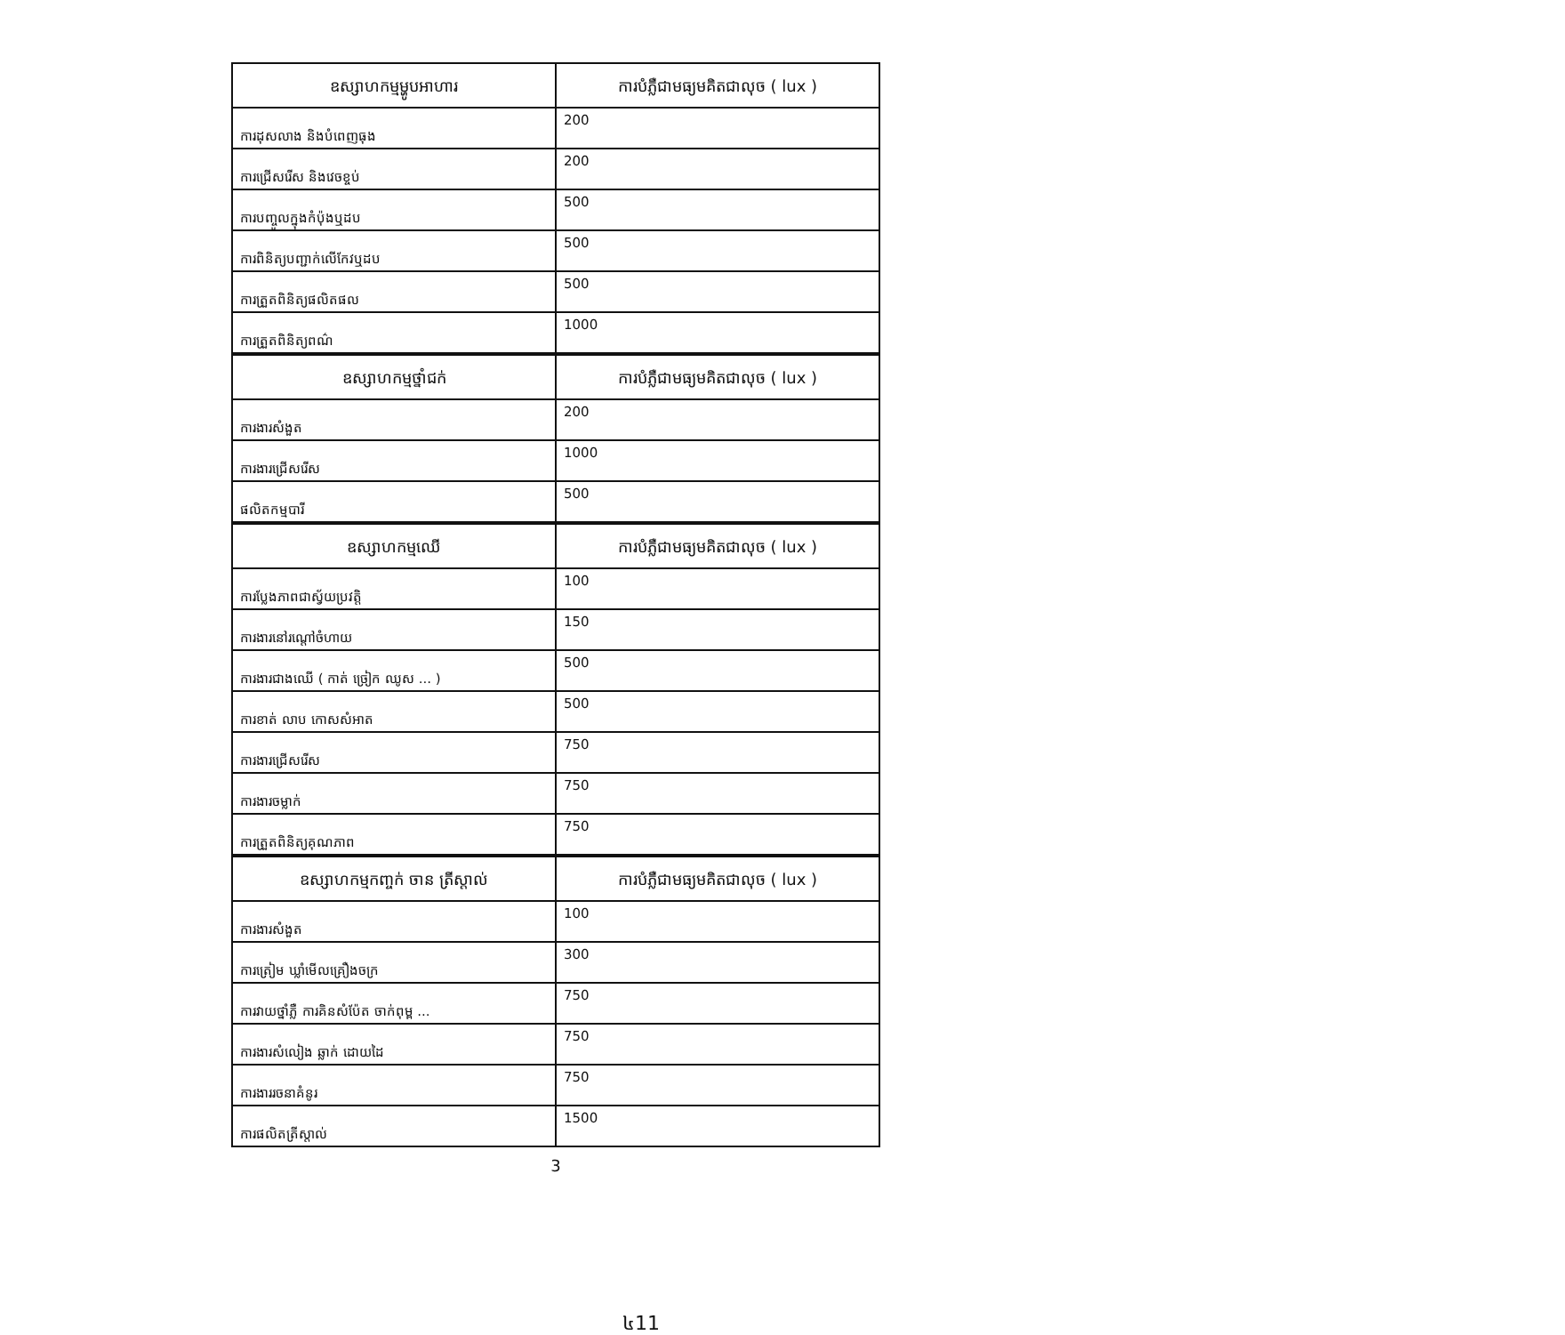| ឧស្សាហកម្មម្ហូបអាហារ | ការបំភ្លឺជាមធ្យមគិតជាលុច ( lux ) |
| --- | --- |
| ការដុសលាង និងបំពេញធុង | 200 |
| ការជ្រើសរើស និងវេចខ្ចប់ | 200 |
| ការបញ្ចូលក្នុងកំប៉ុងឬដប | 500 |
| ការពិនិត្យបញ្ជាក់លើកែវឬដប | 500 |
| ការត្រួតពិនិត្យផលិតផល | 500 |
| ការត្រួតពិនិត្យពណ៌ | 1000 |
| ឧស្សាហកម្មថ្នាំជក់ | ការបំភ្លឺជាមធ្យមគិតជាលុច ( lux ) |
| --- | --- |
| ការងារសំងួត | 200 |
| ការងារជ្រើសរើស | 1000 |
| ផលិតកម្មបារី | 500 |
| ឧស្សាហកម្មឈើ | ការបំភ្លឺជាមធ្យមគិតជាលុច ( lux ) |
| --- | --- |
| ការប្លែងភាពជាស្វ័យប្រវត្តិ | 100 |
| ការងារនៅរណ្ដៅចំហាយ | 150 |
| ការងារជាងឈើ ( កាត់ ច្រៀក ឈូស ... ) | 500 |
| ការខាត់ លាប កោសសំអាត | 500 |
| ការងារជ្រើសរើស | 750 |
| ការងារចម្លាក់ | 750 |
| ការត្រួតពិនិត្យគុណភាព | 750 |
| ឧស្សាហកម្មកញ្ចក់ ចាន ត្រីស្តាល់ | ការបំភ្លឺជាមធ្យមគិតជាលុច ( lux ) |
| --- | --- |
| ការងារសំងួត | 100 |
| ការត្រៀម ឃ្លាំមើលគ្រឿងចក្រ | 300 |
| ការវាយថ្នាំភ្លឺ ការគិនសំប៉ែត ចាក់ពុម្ព ... | 750 |
| ការងារសំលៀង ឆ្លាក់ ដោយដៃ | 750 |
| ការងាររចនាគំនូរ | 750 |
| ការផលិតត្រីស្តាល់ | 1500 |
3
៤11